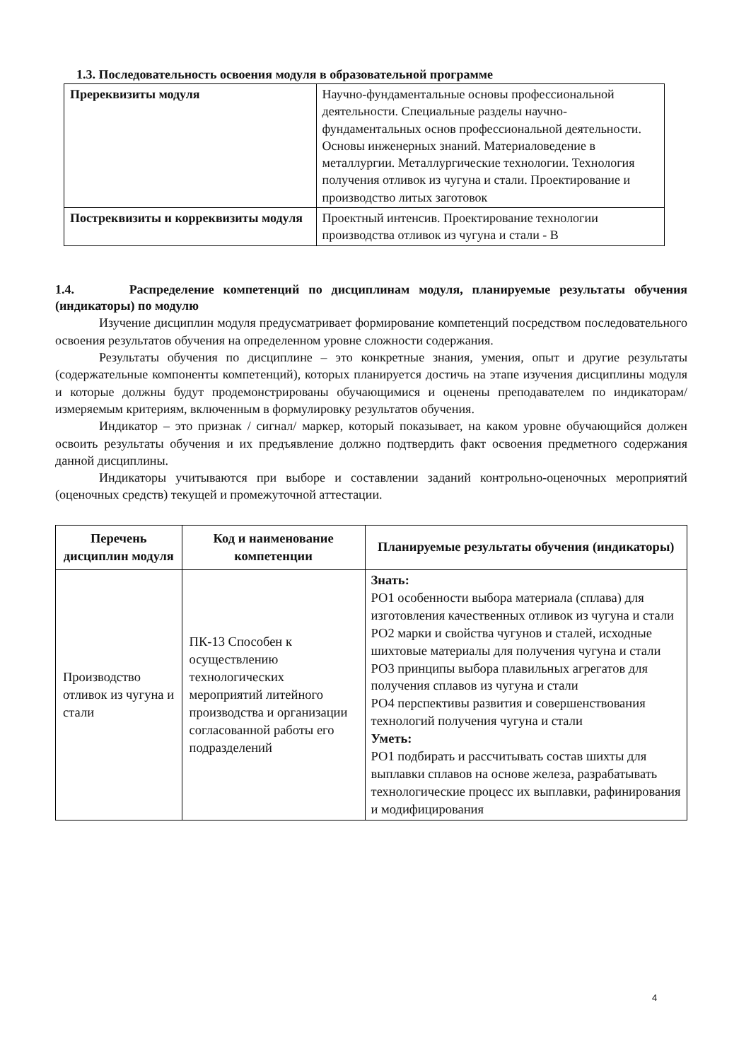1.3. Последовательность освоения модуля в образовательной программе
| Пререквизиты модуля | Научно-фундаментальные основы профессиональной деятельности. Специальные разделы научно-фундаментальных основ профессиональной деятельности. Основы инженерных знаний. Материаловедение в металлургии. Металлургические технологии. Технология получения отливок из чугуна и стали. Проектирование и производство литых заготовок |
| Постреквизиты и корреквизиты модуля | Проектный интенсив. Проектирование технологии производства отливок из чугуна и стали - В |
1.4. Распределение компетенций по дисциплинам модуля, планируемые результаты обучения (индикаторы) по модулю
Изучение дисциплин модуля предусматривает формирование компетенций посредством последовательного освоения результатов обучения на определенном уровне сложности содержания.
Результаты обучения по дисциплине – это конкретные знания, умения, опыт и другие результаты (содержательные компоненты компетенций), которых планируется достичь на этапе изучения дисциплины модуля и которые должны будут продемонстрированы обучающимися и оценены преподавателем по индикаторам/измеряемым критериям, включенным в формулировку результатов обучения.
Индикатор – это признак / сигнал/ маркер, который показывает, на каком уровне обучающийся должен освоить результаты обучения и их предъявление должно подтвердить факт освоения предметного содержания данной дисциплины.
Индикаторы учитываются при выборе и составлении заданий контрольно-оценочных мероприятий (оценочных средств) текущей и промежуточной аттестации.
| Перечень дисциплин модуля | Код и наименование компетенции | Планируемые результаты обучения (индикаторы) |
| --- | --- | --- |
| Производство отливок из чугуна и стали | ПК-13 Способен к осуществлению технологических мероприятий литейного производства и организации согласованной работы его подразделений | Знать: РО1 особенности выбора материала (сплава) для изготовления качественных отливок из чугуна и стали РО2 марки и свойства чугунов и сталей, исходные шихтовые материалы для получения чугуна и стали РО3 принципы выбора плавильных агрегатов для получения сплавов из чугуна и стали РО4 перспективы развития и совершенствования технологий получения чугуна и стали Уметь: РО1 подбирать и рассчитывать состав шихты для выплавки сплавов на основе железа, разрабатывать технологические процесс их выплавки, рафинирования и модифицирования |
4